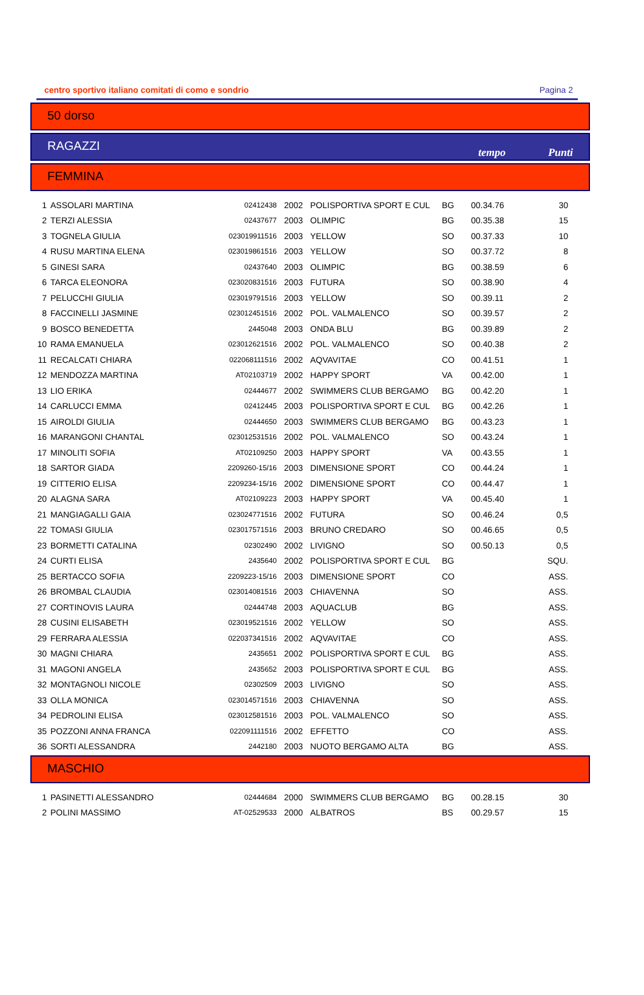centro sportivo italiano comitati di como e sondrio Pagina 2
50 dorso
RAGAZZI tempo Punti
FEMMINA
| 1 | ASSOLARI MARTINA | 02412438 | 2002 | POLISPORTIVA SPORT E CUL | BG | 00.34.76 | 30 |
| 2 | TERZI ALESSIA | 02437677 | 2003 | OLIMPIC | BG | 00.35.38 | 15 |
| 3 | TOGNELA GIULIA | 023019911516 | 2003 | YELLOW | SO | 00.37.33 | 10 |
| 4 | RUSU MARTINA ELENA | 023019861516 | 2003 | YELLOW | SO | 00.37.72 | 8 |
| 5 | GINESI SARA | 02437640 | 2003 | OLIMPIC | BG | 00.38.59 | 6 |
| 6 | TARCA ELEONORA | 023020831516 | 2003 | FUTURA | SO | 00.38.90 | 4 |
| 7 | PELUCCHI GIULIA | 023019791516 | 2003 | YELLOW | SO | 00.39.11 | 2 |
| 8 | FACCINELLI JASMINE | 023012451516 | 2002 | POL. VALMALENCO | SO | 00.39.57 | 2 |
| 9 | BOSCO BENEDETTA | 2445048 | 2003 | ONDA BLU | BG | 00.39.89 | 2 |
| 10 | RAMA EMANUELA | 023012621516 | 2002 | POL. VALMALENCO | SO | 00.40.38 | 2 |
| 11 | RECALCATI CHIARA | 022068111516 | 2002 | AQVAVITAE | CO | 00.41.51 | 1 |
| 12 | MENDOZZA MARTINA | AT02103719 | 2002 | HAPPY SPORT | VA | 00.42.00 | 1 |
| 13 | LIO ERIKA | 02444677 | 2002 | SWIMMERS CLUB BERGAMO | BG | 00.42.20 | 1 |
| 14 | CARLUCCI EMMA | 02412445 | 2003 | POLISPORTIVA SPORT E CUL | BG | 00.42.26 | 1 |
| 15 | AIROLDI GIULIA | 02444650 | 2003 | SWIMMERS CLUB BERGAMO | BG | 00.43.23 | 1 |
| 16 | MARANGONI CHANTAL | 023012531516 | 2002 | POL. VALMALENCO | SO | 00.43.24 | 1 |
| 17 | MINOLITI SOFIA | AT02109250 | 2003 | HAPPY SPORT | VA | 00.43.55 | 1 |
| 18 | SARTOR GIADA | 2209260-15/16 | 2003 | DIMENSIONE SPORT | CO | 00.44.24 | 1 |
| 19 | CITTERIO ELISA | 2209234-15/16 | 2002 | DIMENSIONE SPORT | CO | 00.44.47 | 1 |
| 20 | ALAGNA SARA | AT02109223 | 2003 | HAPPY SPORT | VA | 00.45.40 | 1 |
| 21 | MANGIAGALLI GAIA | 023024771516 | 2002 | FUTURA | SO | 00.46.24 | 0,5 |
| 22 | TOMASI GIULIA | 023017571516 | 2003 | BRUNO CREDARO | SO | 00.46.65 | 0,5 |
| 23 | BORMETTI CATALINA | 02302490 | 2002 | LIVIGNO | SO | 00.50.13 | 0,5 |
| 24 | CURTI ELISA | 2435640 | 2002 | POLISPORTIVA SPORT E CUL | BG | | SQU. |
| 25 | BERTACCO SOFIA | 2209223-15/16 | 2003 | DIMENSIONE SPORT | CO | | ASS. |
| 26 | BROMBAL CLAUDIA | 023014081516 | 2003 | CHIAVENNA | SO | | ASS. |
| 27 | CORTINOVIS LAURA | 02444748 | 2003 | AQUACLUB | BG | | ASS. |
| 28 | CUSINI ELISABETH | 023019521516 | 2002 | YELLOW | SO | | ASS. |
| 29 | FERRARA ALESSIA | 022037341516 | 2002 | AQVAVITAE | CO | | ASS. |
| 30 | MAGNI CHIARA | 2435651 | 2002 | POLISPORTIVA SPORT E CUL | BG | | ASS. |
| 31 | MAGONI ANGELA | 2435652 | 2003 | POLISPORTIVA SPORT E CUL | BG | | ASS. |
| 32 | MONTAGNOLI NICOLE | 02302509 | 2003 | LIVIGNO | SO | | ASS. |
| 33 | OLLA MONICA | 023014571516 | 2003 | CHIAVENNA | SO | | ASS. |
| 34 | PEDROLINI ELISA | 023012581516 | 2003 | POL. VALMALENCO | SO | | ASS. |
| 35 | POZZONI ANNA FRANCA | 022091111516 | 2002 | EFFETTO | CO | | ASS. |
| 36 | SORTI ALESSANDRA | 2442180 | 2003 | NUOTO BERGAMO ALTA | BG | | ASS. |
MASCHIO
| 1 | PASINETTI ALESSANDRO | 02444684 | 2000 | SWIMMERS CLUB BERGAMO | BG | 00.28.15 | 30 |
| 2 | POLINI MASSIMO | AT-02529533 | 2000 | ALBATROS | BS | 00.29.57 | 15 |